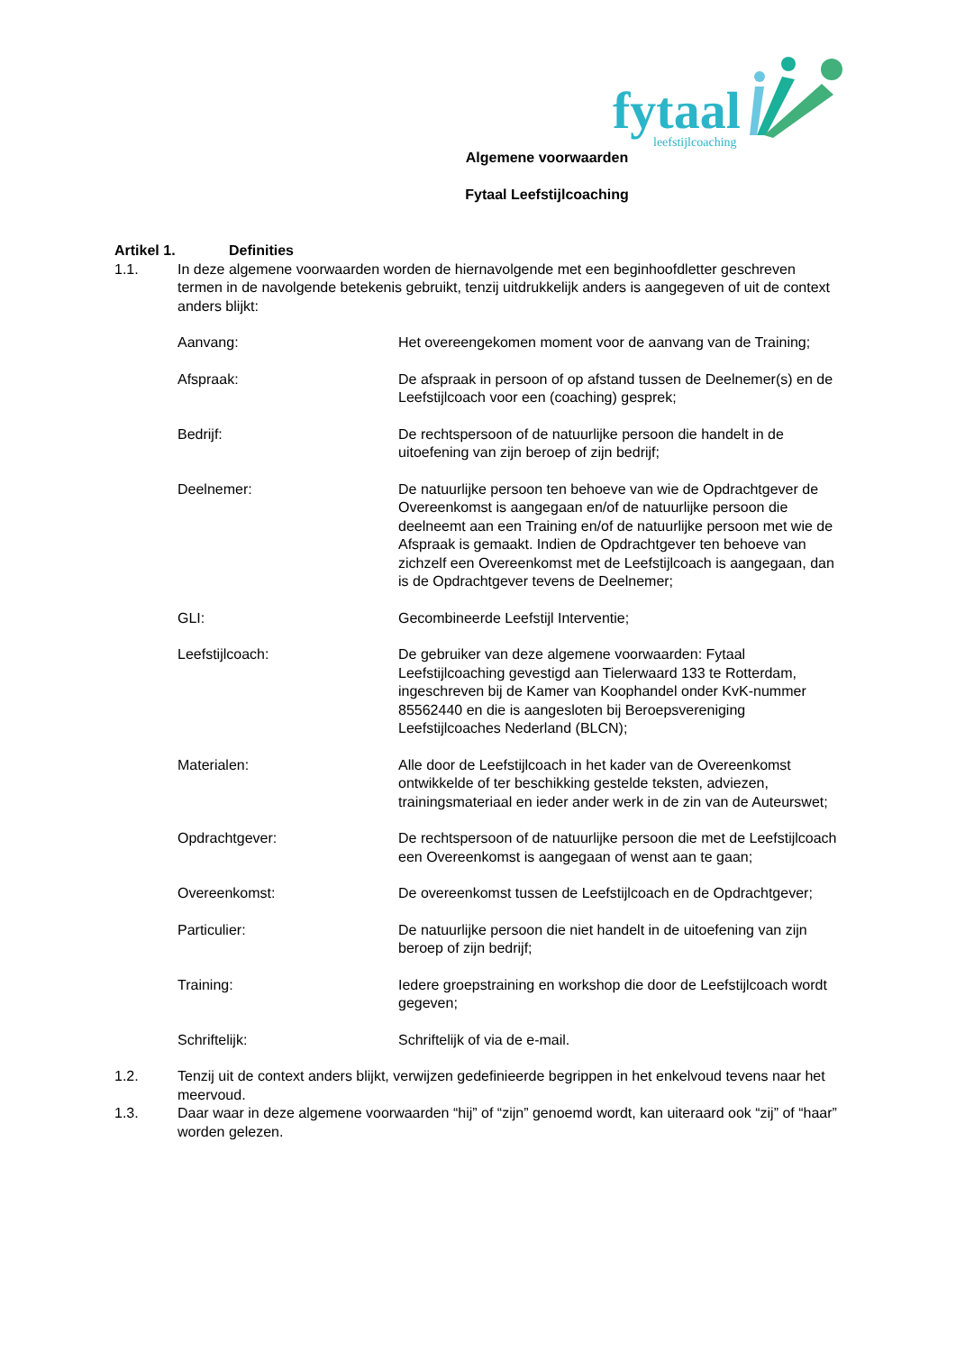fytaal
leefstijlcoaching
Algemene voorwaarden
Fytaal Leefstijlcoaching
Artikel 1. Definities
1.1. In deze algemene voorwaarden worden de hiernavolgende met een beginhoofdletter geschreven termen in de navolgende betekenis gebruikt, tenzij uitdrukkelijk anders is aangegeven of uit de context anders blijkt:
Aanvang: Het overeengekomen moment voor de aanvang van de Training;
Afspraak: De afspraak in persoon of op afstand tussen de Deelnemer(s) en de Leefstijlcoach voor een (coaching) gesprek;
Bedrijf: De rechtspersoon of de natuurlijke persoon die handelt in de uitoefening van zijn beroep of zijn bedrijf;
Deelnemer: De natuurlijke persoon ten behoeve van wie de Opdrachtgever de Overeenkomst is aangegaan en/of de natuurlijke persoon die deelneemt aan een Training en/of de natuurlijke persoon met wie de Afspraak is gemaakt. Indien de Opdrachtgever ten behoeve van zichzelf een Overeenkomst met de Leefstijlcoach is aangegaan, dan is de Opdrachtgever tevens de Deelnemer;
GLI: Gecombineerde Leefstijl Interventie;
Leefstijlcoach: De gebruiker van deze algemene voorwaarden: Fytaal Leefstijlcoaching gevestigd aan Tielerwaard 133 te Rotterdam, ingeschreven bij de Kamer van Koophandel onder KvK-nummer 85562440 en die is aangesloten bij Beroepsvereniging Leefstijlcoaches Nederland (BLCN);
Materialen: Alle door de Leefstijlcoach in het kader van de Overeenkomst ontwikkelde of ter beschikking gestelde teksten, adviezen, trainingsmateriaal en ieder ander werk in de zin van de Auteurswet;
Opdrachtgever: De rechtspersoon of de natuurlijke persoon die met de Leefstijlcoach een Overeenkomst is aangegaan of wenst aan te gaan;
Overeenkomst: De overeenkomst tussen de Leefstijlcoach en de Opdrachtgever;
Particulier: De natuurlijke persoon die niet handelt in de uitoefening van zijn beroep of zijn bedrijf;
Training: Iedere groepstraining en workshop die door de Leefstijlcoach wordt gegeven;
Schriftelijk: Schriftelijk of via de e-mail.
1.2. Tenzij uit de context anders blijkt, verwijzen gedefinieerde begrippen in het enkelvoud tevens naar het meervoud.
1.3. Daar waar in deze algemene voorwaarden “hij” of “zijn” genoemd wordt, kan uiteraard ook “zij” of “haar” worden gelezen.